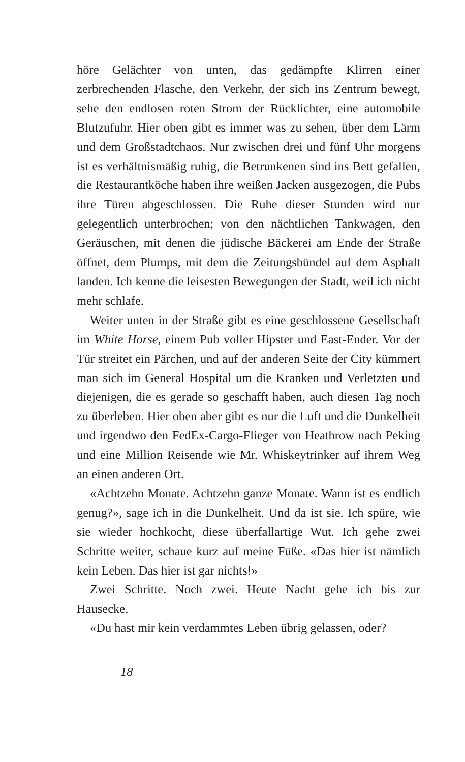höre Gelächter von unten, das gedämpfte Klirren einer zerbrechenden Flasche, den Verkehr, der sich ins Zentrum bewegt, sehe den endlosen roten Strom der Rücklichter, eine automobile Blutzufuhr. Hier oben gibt es immer was zu sehen, über dem Lärm und dem Großstadtchaos. Nur zwischen drei und fünf Uhr morgens ist es verhältnismäßig ruhig, die Betrunkenen sind ins Bett gefallen, die Restaurantköche haben ihre weißen Jacken ausgezogen, die Pubs ihre Türen abgeschlossen. Die Ruhe dieser Stunden wird nur gelegentlich unterbrochen; von den nächtlichen Tankwagen, den Geräuschen, mit denen die jüdische Bäckerei am Ende der Straße öffnet, dem Plumps, mit dem die Zeitungsbündel auf dem Asphalt landen. Ich kenne die leisesten Bewegungen der Stadt, weil ich nicht mehr schlafe.
Weiter unten in der Straße gibt es eine geschlossene Gesellschaft im White Horse, einem Pub voller Hipster und East-Ender. Vor der Tür streitet ein Pärchen, und auf der anderen Seite der City kümmert man sich im General Hospital um die Kranken und Verletzten und diejenigen, die es gerade so geschafft haben, auch diesen Tag noch zu überleben. Hier oben aber gibt es nur die Luft und die Dunkelheit und irgendwo den FedEx-Cargo-Flieger von Heathrow nach Peking und eine Million Reisende wie Mr. Whiskeytrinker auf ihrem Weg an einen anderen Ort.
«Achtzehn Monate. Achtzehn ganze Monate. Wann ist es endlich genug?», sage ich in die Dunkelheit. Und da ist sie. Ich spüre, wie sie wieder hochkocht, diese überfallartige Wut. Ich gehe zwei Schritte weiter, schaue kurz auf meine Füße. «Das hier ist nämlich kein Leben. Das hier ist gar nichts!»
Zwei Schritte. Noch zwei. Heute Nacht gehe ich bis zur Hausecke.
«Du hast mir kein verdammtes Leben übrig gelassen, oder?
18